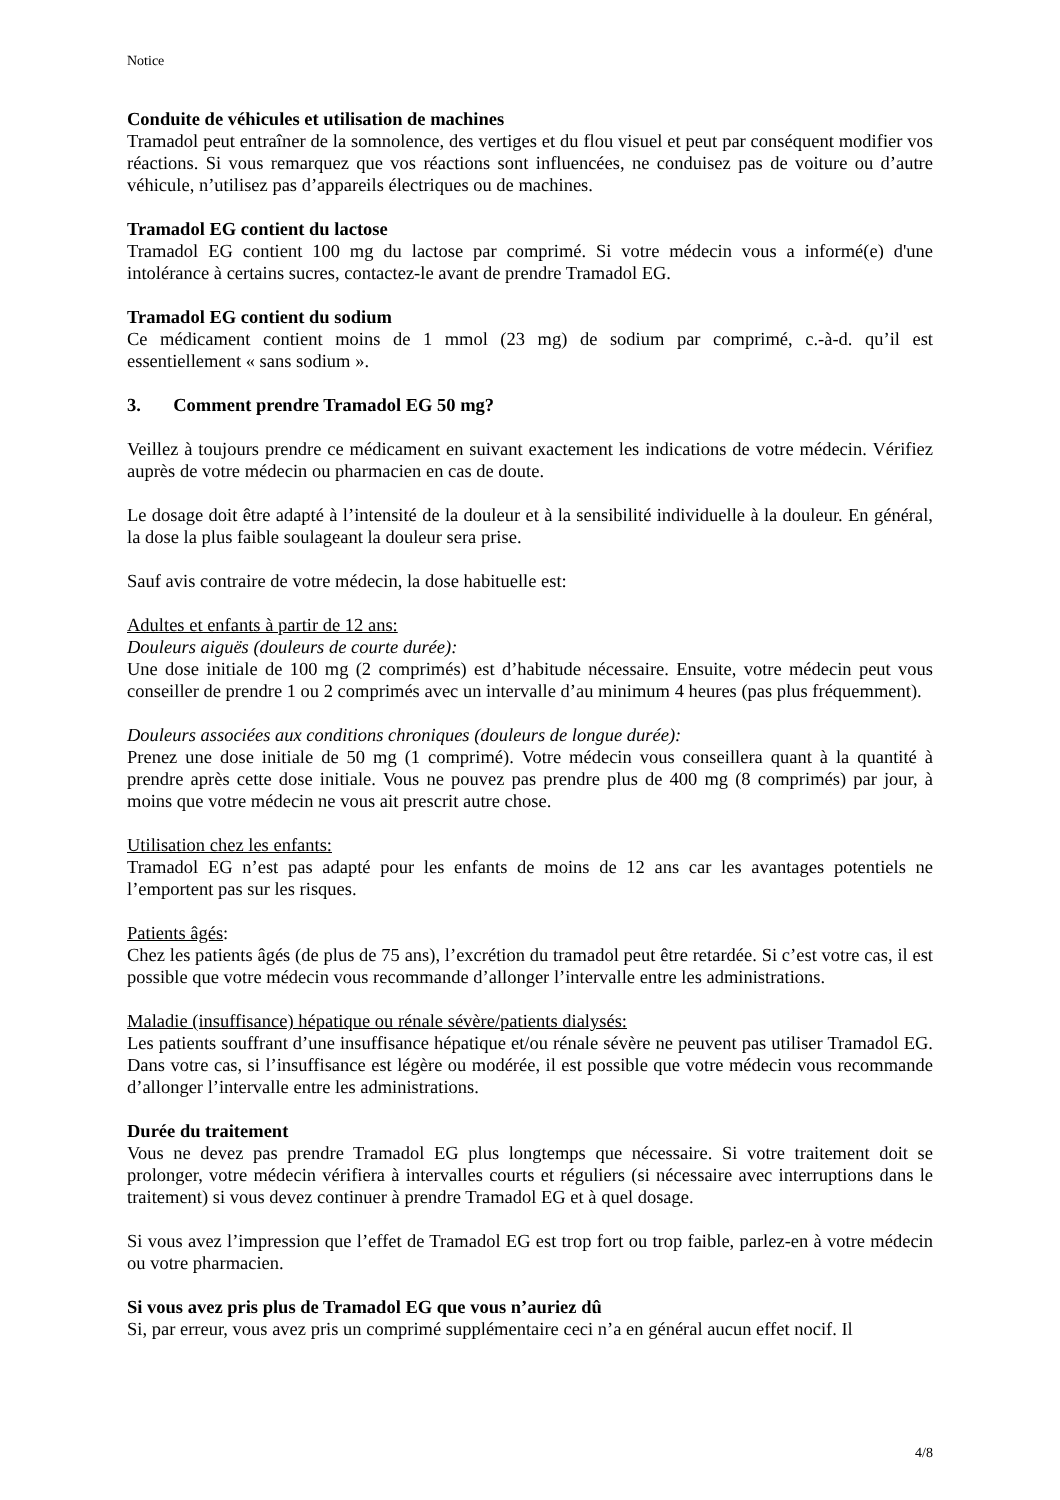Notice
Conduite de véhicules et utilisation de machines
Tramadol peut entraîner de la somnolence, des vertiges et du flou visuel et peut par conséquent modifier vos réactions. Si vous remarquez que vos réactions sont influencées, ne conduisez pas de voiture ou d’autre véhicule, n’utilisez pas d’appareils électriques ou de machines.
Tramadol EG contient du lactose
Tramadol EG contient 100 mg du lactose par comprimé. Si votre médecin vous a informé(e) d'une intolérance à certains sucres, contactez-le avant de prendre Tramadol EG.
Tramadol EG contient du sodium
Ce médicament contient moins de 1 mmol (23 mg) de sodium par comprimé, c.-à-d. qu’il est essentiellement « sans sodium ».
3. Comment prendre Tramadol EG 50 mg?
Veillez à toujours prendre ce médicament en suivant exactement les indications de votre médecin. Vérifiez auprès de votre médecin ou pharmacien en cas de doute.
Le dosage doit être adapté à l’intensité de la douleur et à la sensibilité individuelle à la douleur. En général, la dose la plus faible soulageant la douleur sera prise.
Sauf avis contraire de votre médecin, la dose habituelle est:
Adultes et enfants à partir de 12 ans:
Douleurs aiguës (douleurs de courte durée):
Une dose initiale de 100 mg (2 comprimés) est d’habitude nécessaire. Ensuite, votre médecin peut vous conseiller de prendre 1 ou 2 comprimés avec un intervalle d’au minimum 4 heures (pas plus fréquemment).
Douleurs associées aux conditions chroniques (douleurs de longue durée):
Prenez une dose initiale de 50 mg (1 comprimé). Votre médecin vous conseillera quant à la quantité à prendre après cette dose initiale. Vous ne pouvez pas prendre plus de 400 mg (8 comprimés) par jour, à moins que votre médecin ne vous ait prescrit autre chose.
Utilisation chez les enfants:
Tramadol EG n’est pas adapté pour les enfants de moins de 12 ans car les avantages potentiels ne l’emportent pas sur les risques.
Patients âgés:
Chez les patients âgés (de plus de 75 ans), l’excrétion du tramadol peut être retardée. Si c’est votre cas, il est possible que votre médecin vous recommande d’allonger l’intervalle entre les administrations.
Maladie (insuffisance) hépatique ou rénale sévère/patients dialysés:
Les patients souffrant d’une insuffisance hépatique et/ou rénale sévère ne peuvent pas utiliser Tramadol EG. Dans votre cas, si l’insuffisance est légère ou modérée, il est possible que votre médecin vous recommande d’allonger l’intervalle entre les administrations.
Durée du traitement
Vous ne devez pas prendre Tramadol EG plus longtemps que nécessaire. Si votre traitement doit se prolonger, votre médecin vérifiera à intervalles courts et réguliers (si nécessaire avec interruptions dans le traitement) si vous devez continuer à prendre Tramadol EG et à quel dosage.
Si vous avez l’impression que l’effet de Tramadol EG est trop fort ou trop faible, parlez-en à votre médecin ou votre pharmacien.
Si vous avez pris plus de Tramadol EG que vous n’auriez dû
Si, par erreur, vous avez pris un comprimé supplémentaire ceci n’a en général aucun effet nocif. Il
4/8